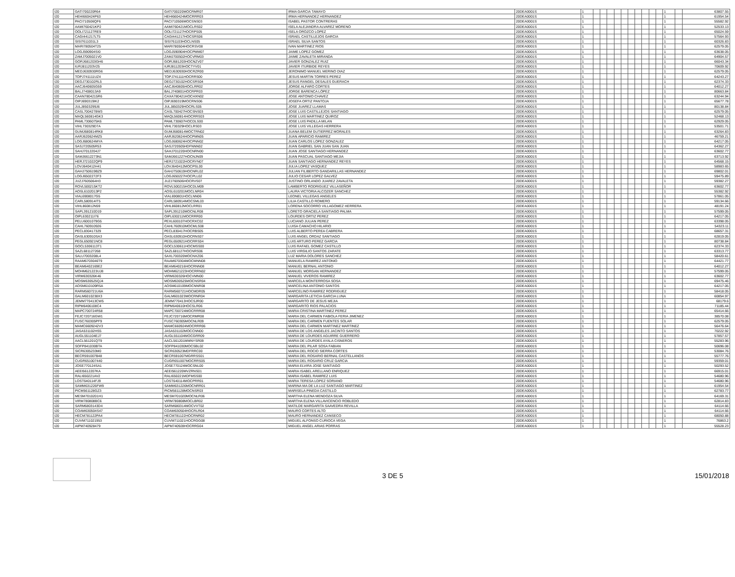| I20 | GATI700220R64 | GATI700220MOCRMR07 | IRMA GARCIA TAMAYO | 20DEA0001S | 1 | | | | | | | | | | | 1 | | 63807.55 |
| I20 | HEHI660424P63 | HEHI660424MOCRRR03 | IRMA HERNANDEZ HERNANDEZ | 20DEA0001S | 1 | | | | | | | | | | | 1 | | 61954.54 |
| I20 | PACI710506QF6 | PACI710506MOCSNS03 | ISABEL PASTOR CONTRERAS | 20DEA0001S | 1 | | | | | | | | | | | 1 | | 55582.92 |
| I20 | AAMI760421KP2 | AAMI760421MOCLRS02 | ISELA ALEJANDRA ALVAREZ MORENO | 20DEA0001S | 1 | | | | | | | | | | | 1 | | 52533.13 |
| I20 | OOLI721127RE9 | OOLI721127HOCRPS05 | ISELA OROZCO LOPEZ | 20DEA0001S | 1 | | | | | | | | | | | 1 | | 65024.59 |
| I20 | CAGI441217LT5 | CAGI441217HOCSRS06 | ISRAEL CASTILLEJOS GARCIA | 20DEA0001S | 1 | | | | | | | | | | | 1 | | 57564.93 |
| I20 | SISI7611031L3 | SISI761103HOCLNS05 | ISRAEL SILVA SANTOS | 20DEA0001S | 1 | | | | | | | | | | | 1 | | 60326.83 |
| I20 | MARI780504T25 | MARI780504HOCRSV08 | IVAN MARTINEZ RIOS | 20DEA0001S | 1 | | | | | | | | | | | 1 | | 62579.05 |
| I20 | LOGJ590904SI0 | LOGJ590904HOCPMM07 | JAIME LOPEZ GOMEZ | 20DEA0001S | 1 | | | | | | | | | | | 1 | | 63638.05 |
| I20 | ZAMJ7005021V0 | ZAMJ700502HOCVRM03 | JAIME ZAVALETA MIRANDA | 20DEA0001S | 1 | | | | | | | | | | | 1 | | 64904.57 |
| I20 | GORJ681203GH6 | GORJ681203HOCNZV07 | JAVIER GONZALEZ RUIZ | 20DEA0001S | 1 | | | | | | | | | | | 1 | | 66043.34 |
| I20 | IURJ811203V25 | IURJ811203HOCTYV01 | JAVIER ITURBIDE REYES | 20DEA0001S | 1 | | | | | | | | | | | 1 | | 70609.92 |
| I20 | MEDJ630930RG6 | MEDJ630930HOCRZR00 | JERONIMO MANUEL MERINO DIAZ | 20DEA0001S | 1 | | | | | | | | | | | 1 | | 62579.05 |
| I20 | TOPJ741111UZ4 | TOPJ741111HOCRRS00 | JESUS MARTIN TORRES PEREZ | 20DEA0001S | 1 | | | | | | | | | | | 1 | | 64243.27 |
| I20 | DEGJ730102RL5 | DEGJ730102HOCSRS04 | JESUS RANGEL DESALES GUERACH | 20DEA0001S | 1 | | | | | | | | | | | 1 | | 62374.33 |
| I20 | AACJ640605G59 | AACJ640605HOCLRR02 | JORGE ALFARO CORTES | 20DEA0001S | 1 | | | | | | | | | | | 1 | | 64012.27 |
| I20 | BALJ7408013A9 | BALJ740801HOCRPR03 | JORGE BARENCA LÓPEZ | 20DEA0001S | 1 | | | | | | | | | | | 1 | | 80663.84 |
| I20 | CAAN7804215R6 | CAXA780421HOCHXN02 | JOSE ANTONIO CHAVEZ | 20DEA0001S | 1 | | | | | | | | | | | 1 | | 63244.94 |
| I20 | OIPJ690319IK2 | OIPJ690319MOCRNS06 | JOSEFA ORTIZ PANTOJA | 20DEA0001S | 1 | | | | | | | | | | | 1 | | 65677.78 |
| I20 | JULJ8503299J6 | JULJ850329HOCRLS05 | JOSE JUAREZ LLAMAS | 20DEA0001S | 1 | | | | | | | | | | | 1 | | 80138.84 |
| I20 | CASL7004278W3 | CASL700427HOCSNS03 | JOSE LUIS CASTILLEJOS SANTIAGO | 20DEA0001S | 1 | | | | | | | | | | | 1 | | 62579.05 |
| I20 | MAQL560814GK3 | MAQL560814HOCRRS03 | JOSE LUIS MARTINEZ QUIROZ | 20DEA0001S | 1 | | | | | | | | | | | 1 | | 52468.13 |
| I20 | PAML7306075K6 | PAML730607HOCDLS00 | JOSE LUIS PADILLA MILAN | 20DEA0001S | 1 | | | | | | | | | | | 1 | | 62929.05 |
| I20 | VIHL730329D7A | VIHL730329HOCLRS03 | JOSE LUIS VILLEGAS HERRERA | 20DEA0001S | 1 | | | | | | | | | | | 1 | | 53501.71 |
| I20 | GUMJ680814RK8 | GUMJ680814MOCTRN02 | JUANA BELEM GUTIERREZ MORALES | 20DEA0001S | 1 | | | | | | | | | | | 1 | | 63264.83 |
| I20 | AARJ620624MZ5 | AARJ620624HOCPMN05 | JUAN APARICIO RAMIREZ | 20DEA0001S | 1 | | | | | | | | | | | 1 | | 46759.21 |
| I20 | LOGJ680624MYA | LOGJ680624HOCPNN02 | JUAN CARLOS LOPEZ GONZALEZ | 20DEA0001S | 1 | | | | | | | | | | | 1 | | 64217.05 |
| I20 | SASJ720505R53 | SASJ720505HDFNNN02 | JUAN GABRIEL SAN JUAN SAN JUAN | 20DEA0001S | 1 | | | | | | | | | | | 1 | | 64362.27 |
| I20 | SAHJ7012204J7 | SAHJ701220HOCNRN00 | JUAN JOSE SANTIAGO HERNANDEZ | 20DEA0001S | 1 | | | | | | | | | | | 1 | | 63602.77 |
| I20 | SAMJ6612273N1 | SAMJ661227HOCNJN09 | JUAN PASCUAL SANTIAGO MEJIA | 20DEA0001S | 1 | | | | | | | | | | | 1 | | 63713.92 |
| I20 | HERJ721022QP9 | HERJ721022HOCRYN07 | JUAN SANTIAGO HERNANDEZ REYES | 20DEA0001S | 1 | | | | | | | | | | | 1 | | 64568.15 |
| I20 | LOVJ640412H41 | LOVJ640412MOCPSL00 | JULIA LOPEZ VASQUEZ | 20DEA0001S | 1 | | | | | | | | | | | 1 | | 58983.65 |
| I20 | GAHJ750619BZ9 | GAHJ750619HOCNRL02 | JULIAN FILIBERTO GANDARILLAS HERNANDEZ | 20DEA0001S | 1 | | | | | | | | | | | 1 | | 69802.01 |
| I20 | LOGJ6502272F3 | LOGJ650227HOCPLL02 | JULIO CESAR LOPEZ GALVEZ | 20DEA0001S | 1 | | | | | | | | | | | 1 | | 59475.89 |
| I20 | JUZJ7605064H3 | JUZJ760506HOCRVS07 | JUSTINO ORLANDO JUAREZ ZAVALETA | 20DEA0001S | 1 | | | | | | | | | | | 1 | | 59382.27 |
| I20 | ROVL500215KT2 | ROVL500215HOCDLM09 | LAMBERTO RODRIGUEZ VILLASEÑOR | 20DEA0001S | 1 | | | | | | | | | | | 1 | | 63602.77 |
| I20 | AOSL6102013P2 | AOSL610201MOCLNR04 | LAURA VICTORIA ALCOZER SANCHEZ | 20DEA0001S | 1 | | | | | | | | | | | 1 | | 55382.92 |
| I20 | VIAL6908017G5 | VIAL690801HOCLNN06 | LEONEL VILLEGAS ANGELES | 20DEA0001S | 1 | | | | | | | | | | | 1 | | 57861.05 |
| I20 | CARL580914IT5 | CARL580914MOCSML03 | LILIA CASTILLO ROMERO | 20DEA0001S | 1 | | | | | | | | | | | 1 | | 59134.66 |
| I20 | VIHL860812N59 | VIHL860812MOCLRR01 | LORENA SOCORRO VILLAGOMEZ HERRERA | 20DEA0001S | 1 | | | | | | | | | | | 1 | | 48191.24 |
| I20 | SAPL391210D19 | SAPL391210MOCNLR08 | LORETO GRACIELA SANTIAGO PALMA | 20DEA0001S | 1 | | | | | | | | | | | 1 | | 57599.05 |
| I20 | OIPL630211I76 | OIPL630211MOCRRR00 | LOURDES ORTIZ PEREZ | 20DEA0001S | 1 | | | | | | | | | | | 1 | | 64217.05 |
| I20 | PELU6001079G5 | PEXL600107HOCRXC02 | LUCIANO JULIAN PEREZ | 20DEA0001S | 1 | | | | | | | | | | | 1 | | 63398.05 |
| I20 | CAHL760910926 | CAHL760910MOCMLS08 | LUISA CAMACHO HILARIO | 20DEA0001S | 1 | | | | | | | | | | | 1 | | 54323.11 |
| I20 | PECL830417329 | PECL830417HOCRBS05 | LUIS ALBERTO PEREA CABRERA | 20DEA0001S | 1 | | | | | | | | | | | 1 | | 68657.31 |
| I20 | OASL630910SA3 | OASL630910HOCRNS07 | LUIS ANGEL ORDAZ SANTIAGO | 20DEA0001S | 1 | | | | | | | | | | | 1 | | 62819.05 |
| I20 | PEGL650921NC8 | PEGL650921HOCRRS04 | LUIS ARTURO PEREZ GARCIA | 20DEA0001S | 1 | | | | | | | | | | | 1 | | 80738.84 |
| I20 | GOCL5306113T1 | GOCL530611HOCMSS00 | LUIS RAFAEL GOMEZ CASTILLO | 20DEA0001S | 1 | | | | | | | | | | | 1 | | 62374.33 |
| I20 | SAZL681127268 | SAZL681127HOCNRS06 | LUIS VIRGILIO SANTOS ZARATE | 20DEA0001S | 1 | | | | | | | | | | | 1 | | 63313.77 |
| I20 | SALU7003208L4 | SAXL700320MOCNXZ06 | LUZ MARIA DOLORES SANCHEZ | 20DEA0001S | 1 | | | | | | | | | | | 1 | | 58420.61 |
| I20 | RAAM6703046T9 | RAAM670304MOCMNN08 | MANUELA RAMIREZ ANTONIO | 20DEA0001S | 1 | | | | | | | | | | | 1 | | 64421.77 |
| I20 | BEAM6402169E2 | BEAM640216HOCRNN08 | MANUEL BERNAL ANTONIO | 20DEA0001S | 1 | | | | | | | | | | | 1 | | 64012.27 |
| I20 | MOHM621223UJ8 | MOHM621223HOCRRN02 | MANUEL MORGAN HERNANDEZ | 20DEA0001S | 1 | | | | | | | | | | | 1 | | 57599.05 |
| I20 | VIRM630326K46 | VIRM630326HOCVMN00 | MANUEL VIVEROS RAMIREZ | 20DEA0001S | 1 | | | | | | | | | | | 1 | | 63602.77 |
| I20 | MOSM630525QJ4 | MOSM630525MOCNSR04 | MARCELA MONTERROSA SOSA | 20DEA0001S | 1 | | | | | | | | | | | 1 | | 69475.46 |
| I20 | AOSM610109R5A | AOSM610109MOCNNR08 | MARCELINA ANTONIO SANTOS | 20DEA0001S | 1 | | | | | | | | | | | 1 | | 64217.05 |
| I20 | RARM560721U6A | RARM560721HOCMDR05 | MARCELINO RAMIREZ RODRIGUEZ | 20DEA0001S | 1 | | | | | | | | | | | 1 | | 58418.05 |
| I20 | GALM6010238X3 | GALM601023MOCRNR04 | MARGARITA LETICIA GARCIA LUNA | 20DEA0001S | 1 | | | | | | | | | | | 1 | | 60854.97 |
| I20 | JEMM770413CW5 | JEMM770413HOCSJR00 | MARGARITO DE JESUS MEJIA | 20DEA0001S | 1 | | | | | | | | | | | 1 | | 68179.6 |
| I20 | RIPM6406108C4 | RIPM640610HOCSLR06 | MARGARITO RIOS PALACIOS | 20DEA0001S | 1 | | | | | | | | | | | 1 | | 71185.44 |
| I20 | MAPC700724R58 | MAPC700724MOCRRR08 | MARIA CRISTINA MARTINEZ PEREZ | 20DEA0001S | 1 | | | | | | | | | | | 1 | | 65414.66 |
| I20 | FEJC720716GW1 | FEJC720716MOCRMR08 | MARIA DEL CARMEN FABIOLA FERIA JIMENEZ | 20DEA0001S | 1 | | | | | | | | | | | 1 | | 38570.08 |
| I20 | FUSC760305PF9 | FUSC760305MOCNLR09 | MARIA DEL CARMEN FUENTES SOLAR | 20DEA0001S | 1 | | | | | | | | | | | 1 | | 62579.05 |
| I20 | MAMC6609242V3 | MAMC660924MOCRRR06 | MARIA DEL CARMEN MARTINEZ MARTINEZ | 20DEA0001S | 1 | | | | | | | | | | | 1 | | 56476.64 |
| I20 | JASA531102HS5 | JASA531102MOCCNN00 | MARIA DE LOS ANGELES JACINTO SANTOS | 20DEA0001S | 1 | | | | | | | | | | | 1 | | 70222.92 |
| I20 | AUGL551104EJ7 | AUGL551104MOCGRR09 | MARIA DE LOURDES AGUIRRE GUERRERO | 20DEA0001S | 1 | | | | | | | | | | | 1 | | 57857.57 |
| I20 | AACL561201QT9 | AACL561201MMNYSR09 | MARIA DE LOURDES AYALA CISNEROS | 20DEA0001S | 1 | | | | | | | | | | | 1 | | 55283.96 |
| I20 | SOFP841030BTA | SOFP841030MOCSBL02 | MARIA DEL PILAR SOSA FABIAN | 20DEA0001S | 1 | | | | | | | | | | | 1 | | 50696.08 |
| I20 | SICR6305233M0 | SICR630523MDFRRC00 | MARIA DEL ROCIO SIERRA CORTES | 20DEA0001S | 1 | | | | | | | | | | | 1 | | 53084.76 |
| I20 | BECR591007B48 | BECR591007MGRRSS01 | MARIA DEL ROSARIO BERNAL CASTELLANOS | 20DEA0001S | 1 | | | | | | | | | | | 1 | | 55777.76 |
| I20 | CUGR651007440 | CUGR651007MOCRRS05 | MARIA DEL ROSARIO CRUZ GARCIA | 20DEA0001S | 1 | | | | | | | | | | | 1 | | 59359.01 |
| I20 | JOSE770124SA1 | JOSE770124MOCSNL00 | MARIA ELVIRA JOSE SANTIAGO | 20DEA0001S | 1 | | | | | | | | | | | 1 | | 50293.52 |
| I20 | AEEI5612207KA | AEEI561220MVZRNS01 | MARIA ISABEL ARELLANO ENRIQUEZ | 20DEA0001S | 1 | | | | | | | | | | | 1 | | 66915.01 |
| I20 | RALI650221AV2 | RALI650221MDFMSS00 | MARIA ISABEL RAMIREZ LUIS | 20DEA0001S | 1 | | | | | | | | | | | 1 | | 54680.96 |
| I20 | LOST640114FJ9 | LOST640114MOCPRR01 | MARIA TERESA LOPEZ SORIANO | 20DEA0001S | 1 | | | | | | | | | | | 1 | | 54680.96 |
| I20 | SAMM631226FW9 | SAMM631226MOCNRR01 | MARINA MA DE LA LUZ SANTIAGO MARTINEZ | 20DEA0001S | 1 | | | | | | | | | | | 1 | | 61954.54 |
| I20 | PICM561128GZ3 | PICM561128MOCNSR03 | MARISELA PINEDA CASTILLO | 20DEA0001S | 1 | | | | | | | | | | | 1 | | 62783.77 |
| I20 | MESM7010201H1 | MESM701020MOCNLR06 | MARTHA ELENA MENDOZA SILVA | 20DEA0001S | 1 | | | | | | | | | | | 1 | | 64169.31 |
| I20 | VIRM780808BC6 | VIRM780808MOCLBR02 | MARTHA ELENA VILLAVICENCIO ROBLEDO | 20DEA0001S | 1 | | | | | | | | | | | 1 | | 62814.83 |
| I20 | SARM6803143D4 | SARM680314MOCVVT02 | MATILDE MARGARITA SAAVEDRA REVILLA | 20DEA0001S | 1 | | | | | | | | | | | 1 | | 64114.66 |
| I20 | COAM630504S47 | COAM630504HOCRLR04 | MAURO CORTES ALTO | 20DEA0001S | 1 | | | | | | | | | | | 1 | | 64114.66 |
| I20 | HECM781122PA4 | HECM781122HOCRNR02 | MAURO HERNANDEZ CANSECO | 20DEA0001S | 1 | | | | | | | | | | | 1 | | 68050.88 |
| I20 | CUVM711021953 | CUVM711021HOCRGG08 | MIGUEL ALFONSO CURIOCA VEGA | 20DEA0001S | 1 | | | | | | | | | | | 1 | | 76863.2 |
| I20 | AIPM740928479 | AIPM740928HOCRRG04 | MIGUEL ANGEL ARIAS PORRAS | 20DEA0001S | 1 | | | | | | | | | | | 1 | | 55528.23 |
3 DE 5 15/01/2018